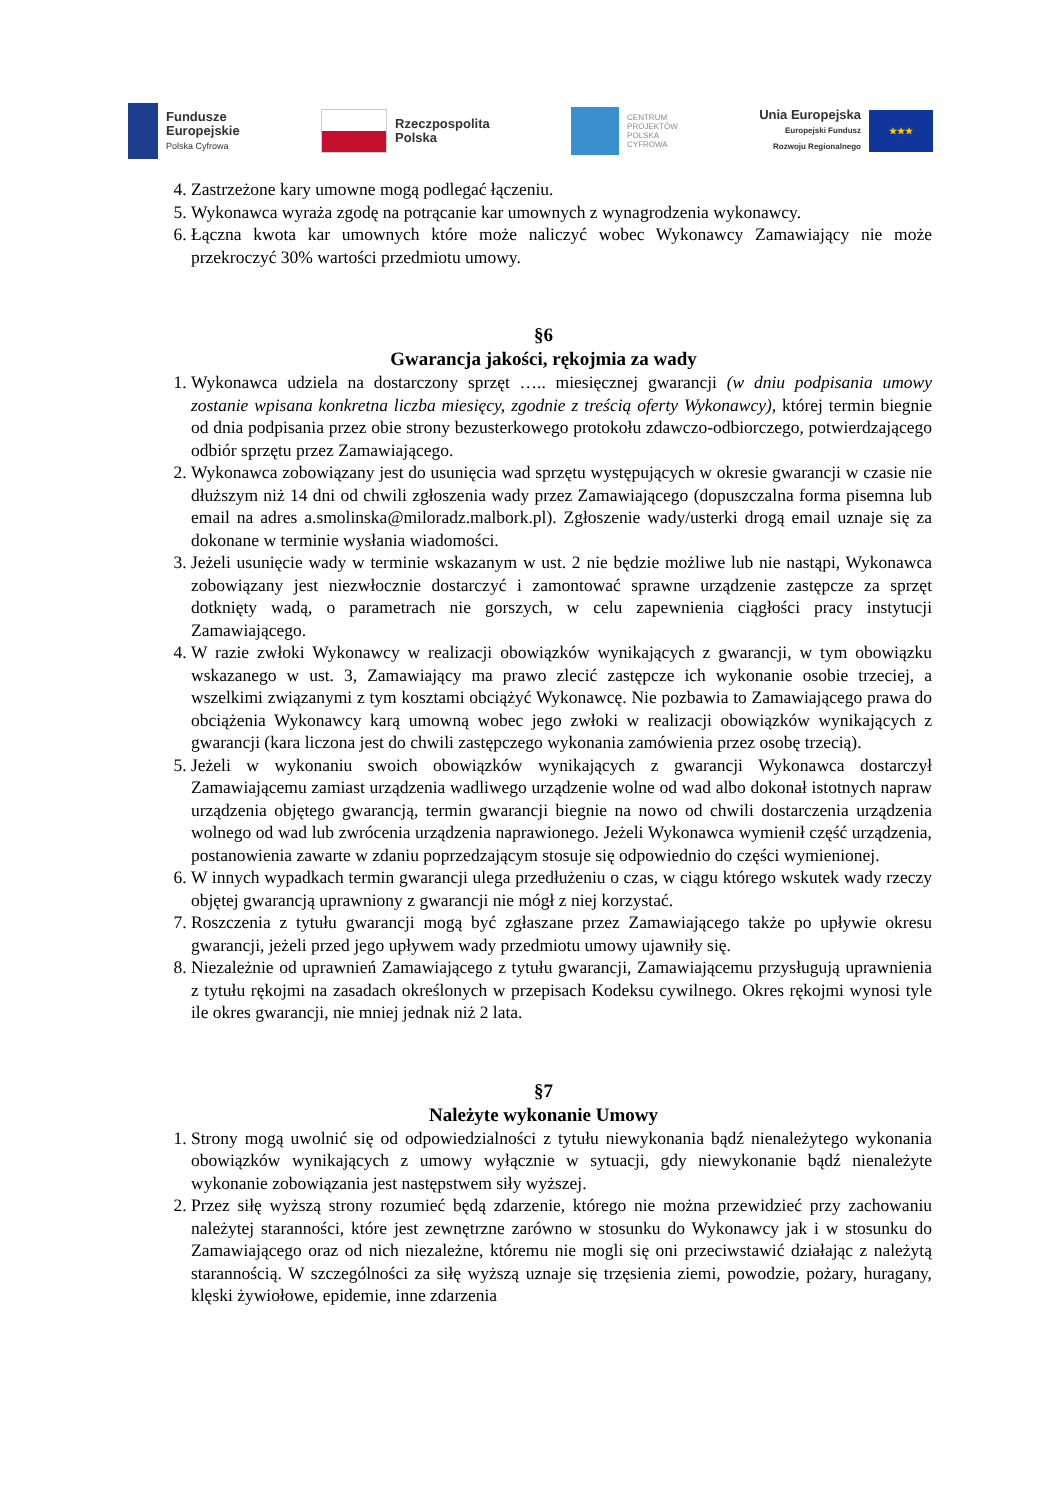Fundusze
Europejskie
Polska Cyfrowa
Rzeczpospolita
Polska
CENTRUM
PROJEKTÓW
POLSKA
CYFROWA
Unia Europejska
Europejski Fundusz
Rozwoju Regionalnego
★★★
4. Zastrzeżone kary umowne mogą podlegać łączeniu.
5. Wykonawca wyraża zgodę na potrącanie kar umownych z wynagrodzenia wykonawcy.
6. Łączna kwota kar umownych które może naliczyć wobec Wykonawcy Zamawiający nie może przekroczyć 30% wartości przedmiotu umowy.
§6
Gwarancja jakości, rękojmia za wady
1. Wykonawca udziela na dostarczony sprzęt ….. miesięcznej gwarancji (w dniu podpisania umowy zostanie wpisana konkretna liczba miesięcy, zgodnie z treścią oferty Wykonawcy), której termin biegnie od dnia podpisania przez obie strony bezusterkowego protokołu zdawczo-odbiorczego, potwierdzającego odbiór sprzętu przez Zamawiającego.
2. Wykonawca zobowiązany jest do usunięcia wad sprzętu występujących w okresie gwarancji w czasie nie dłuższym niż 14 dni od chwili zgłoszenia wady przez Zamawiającego (dopuszczalna forma pisemna lub email na adres a.smolinska@miloradz.malbork.pl). Zgłoszenie wady/usterki drogą email uznaje się za dokonane w terminie wysłania wiadomości.
3. Jeżeli usunięcie wady w terminie wskazanym w ust. 2 nie będzie możliwe lub nie nastąpi, Wykonawca zobowiązany jest niezwłocznie dostarczyć i zamontować sprawne urządzenie zastępcze za sprzęt dotknięty wadą, o parametrach nie gorszych, w celu zapewnienia ciągłości pracy instytucji Zamawiającego.
4. W razie zwłoki Wykonawcy w realizacji obowiązków wynikających z gwarancji, w tym obowiązku wskazanego w ust. 3, Zamawiający ma prawo zlecić zastępcze ich wykonanie osobie trzeciej, a wszelkimi związanymi z tym kosztami obciążyć Wykonawcę. Nie pozbawia to Zamawiającego prawa do obciążenia Wykonawcy karą umowną wobec jego zwłoki w realizacji obowiązków wynikających z gwarancji (kara liczona jest do chwili zastępczego wykonania zamówienia przez osobę trzecią).
5. Jeżeli w wykonaniu swoich obowiązków wynikających z gwarancji Wykonawca dostarczył Zamawiającemu zamiast urządzenia wadliwego urządzenie wolne od wad albo dokonał istotnych napraw urządzenia objętego gwarancją, termin gwarancji biegnie na nowo od chwili dostarczenia urządzenia wolnego od wad lub zwrócenia urządzenia naprawionego. Jeżeli Wykonawca wymienił część urządzenia, postanowienia zawarte w zdaniu poprzedzającym stosuje się odpowiednio do części wymienionej.
6. W innych wypadkach termin gwarancji ulega przedłużeniu o czas, w ciągu którego wskutek wady rzeczy objętej gwarancją uprawniony z gwarancji nie mógł z niej korzystać.
7. Roszczenia z tytułu gwarancji mogą być zgłaszane przez Zamawiającego także po upływie okresu gwarancji, jeżeli przed jego upływem wady przedmiotu umowy ujawniły się.
8. Niezależnie od uprawnień Zamawiającego z tytułu gwarancji, Zamawiającemu przysługują uprawnienia z tytułu rękojmi na zasadach określonych w przepisach Kodeksu cywilnego. Okres rękojmi wynosi tyle ile okres gwarancji, nie mniej jednak niż 2 lata.
§7
Należyte wykonanie Umowy
1. Strony mogą uwolnić się od odpowiedzialności z tytułu niewykonania bądź nienależytego wykonania obowiązków wynikających z umowy wyłącznie w sytuacji, gdy niewykonanie bądź nienależyte wykonanie zobowiązania jest następstwem siły wyższej.
2. Przez siłę wyższą strony rozumieć będą zdarzenie, którego nie można przewidzieć przy zachowaniu należytej staranności, które jest zewnętrzne zarówno w stosunku do Wykonawcy jak i w stosunku do Zamawiającego oraz od nich niezależne, któremu nie mogli się oni przeciwstawić działając z należytą starannością. W szczególności za siłę wyższą uznaje się trzęsienia ziemi, powodzie, pożary, huragany, klęski żywiołowe, epidemie, inne zdarzenia